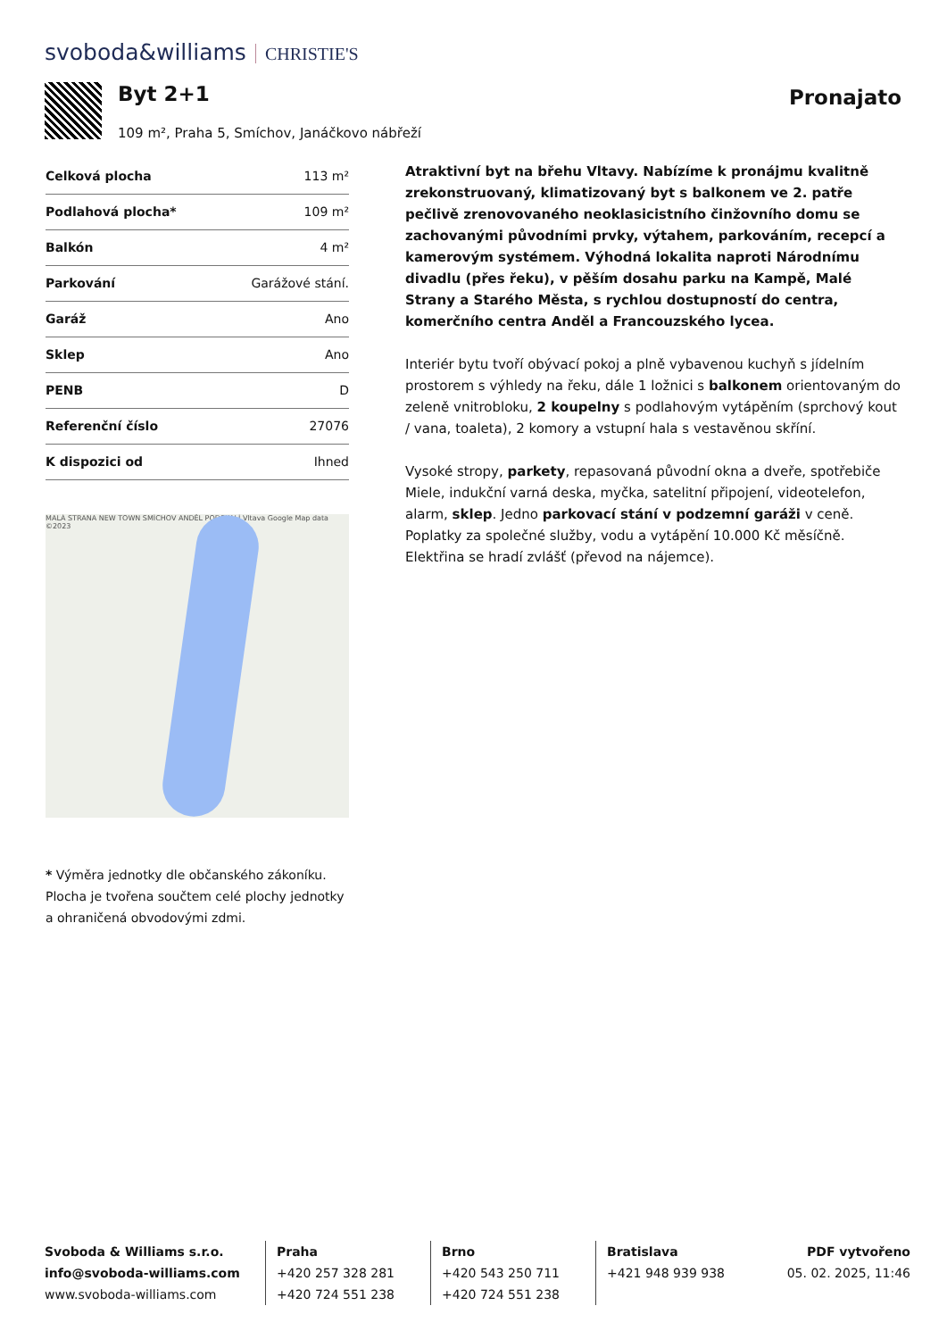svoboda&williams CHRISTIE'S
Byt 2+1
109 m², Praha 5, Smíchov, Janáčkovo nábřeží
Pronajato
| Celková plocha | 113 m² |
| Podlahová plocha* | 109 m² |
| Balkón | 4 m² |
| Parkování | Garážové stání. |
| Garáž | Ano |
| Sklep | Ano |
| PENB | D |
| Referenční číslo | 27076 |
| K dispozici od | Ihned |
MALÁ STRANA NEW TOWN SMÍCHOV ANDĚL PODSKALÍ Vltava Google Map data ©2023
* Výměra jednotky dle občanského zákoníku. Plocha je tvořena součtem celé plochy jednotky a ohraničená obvodovými zdmi.
Atraktivní byt na břehu Vltavy. Nabízíme k pronájmu kvalitně zrekonstruovaný, klimatizovaný byt s balkonem ve 2. patře pečlivě zrenovovaného neoklasicistního činžovního domu se zachovanými původními prvky, výtahem, parkováním, recepcí a kamerovým systémem. Výhodná lokalita naproti Národnímu divadlu (přes řeku), v pěším dosahu parku na Kampě, Malé Strany a Starého Města, s rychlou dostupností do centra, komerčního centra Anděl a Francouzského lycea.
Interiér bytu tvoří obývací pokoj a plně vybavenou kuchyň s jídelním prostorem s výhledy na řeku, dále 1 ložnici s balkonem orientovaným do zeleně vnitrobloku, 2 koupelny s podlahovým vytápěním (sprchový kout / vana, toaleta), 2 komory a vstupní hala s vestavěnou skříní.
Vysoké stropy, parkety, repasovaná původní okna a dveře, spotřebiče Miele, indukční varná deska, myčka, satelitní připojení, videotelefon, alarm, sklep. Jedno parkovací stání v podzemní garáži v ceně. Poplatky za společné služby, vodu a vytápění 10.000 Kč měsíčně. Elektřina se hradí zvlášť (převod na nájemce).
Svoboda & Williams s.r.o.
info@svoboda-williams.com
www.svoboda-williams.com
Praha
+420 257 328 281
+420 724 551 238
Brno
+420 543 250 711
+420 724 551 238
Bratislava
+421 948 939 938
PDF vytvořeno
05. 02. 2025, 11:46